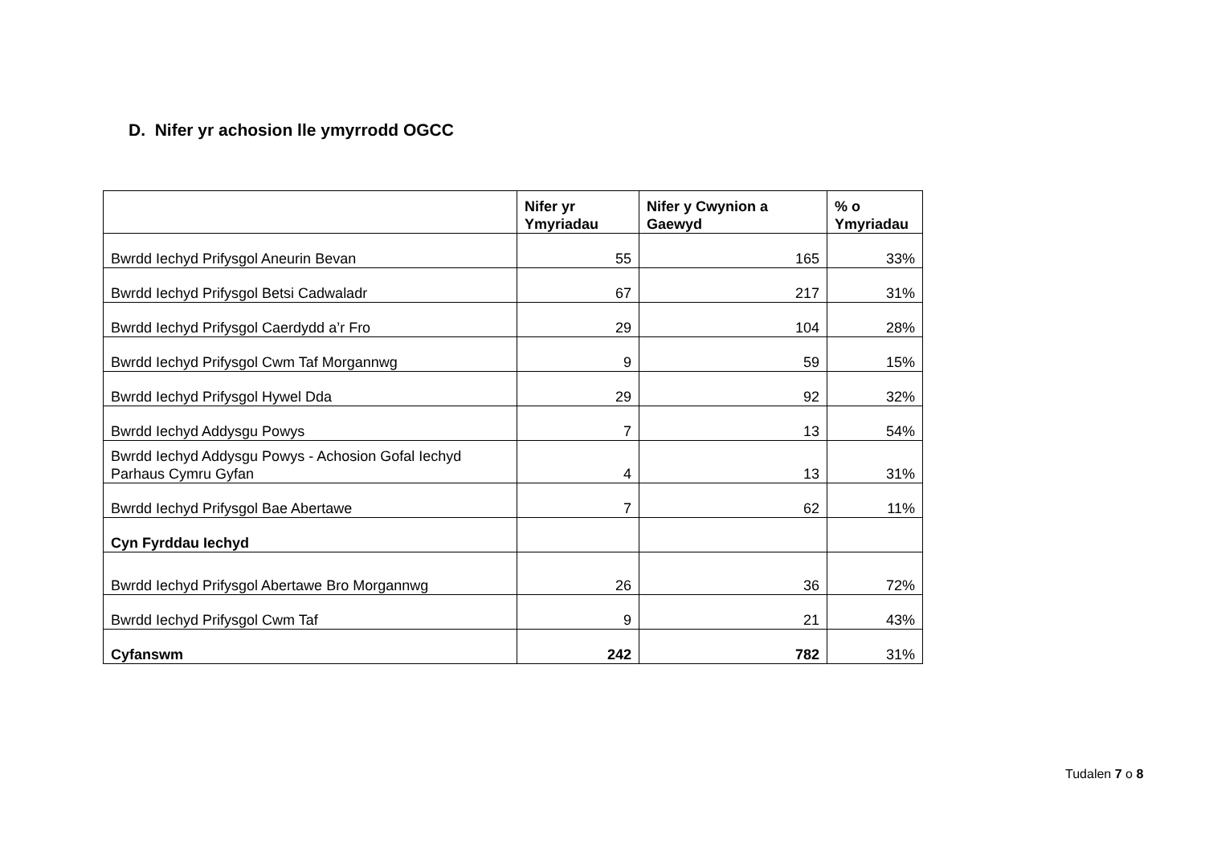D. Nifer yr achosion lle ymyrrodd OGCC
| | Nifer yr Ymyriadau | Nifer y Cwynion a Gaewyd | % o Ymyriadau |
| --- | --- | --- | --- |
| Bwrdd Iechyd Prifysgol Aneurin Bevan | 55 | 165 | 33% |
| Bwrdd Iechyd Prifysgol Betsi Cadwaladr | 67 | 217 | 31% |
| Bwrdd Iechyd Prifysgol Caerdydd a’r Fro | 29 | 104 | 28% |
| Bwrdd Iechyd Prifysgol Cwm Taf Morgannwg | 9 | 59 | 15% |
| Bwrdd Iechyd Prifysgol Hywel Dda | 29 | 92 | 32% |
| Bwrdd Iechyd Addysgu Powys | 7 | 13 | 54% |
| Bwrdd Iechyd Addysgu Powys - Achosion Gofal Iechyd Parhaus Cymru Gyfan | 4 | 13 | 31% |
| Bwrdd Iechyd Prifysgol Bae Abertawe | 7 | 62 | 11% |
| Cyn Fyrddau Iechyd | | | |
| Bwrdd Iechyd Prifysgol Abertawe Bro Morgannwg | 26 | 36 | 72% |
| Bwrdd Iechyd Prifysgol Cwm Taf | 9 | 21 | 43% |
| Cyfanswm | 242 | 782 | 31% |
Tudalen 7 o 8